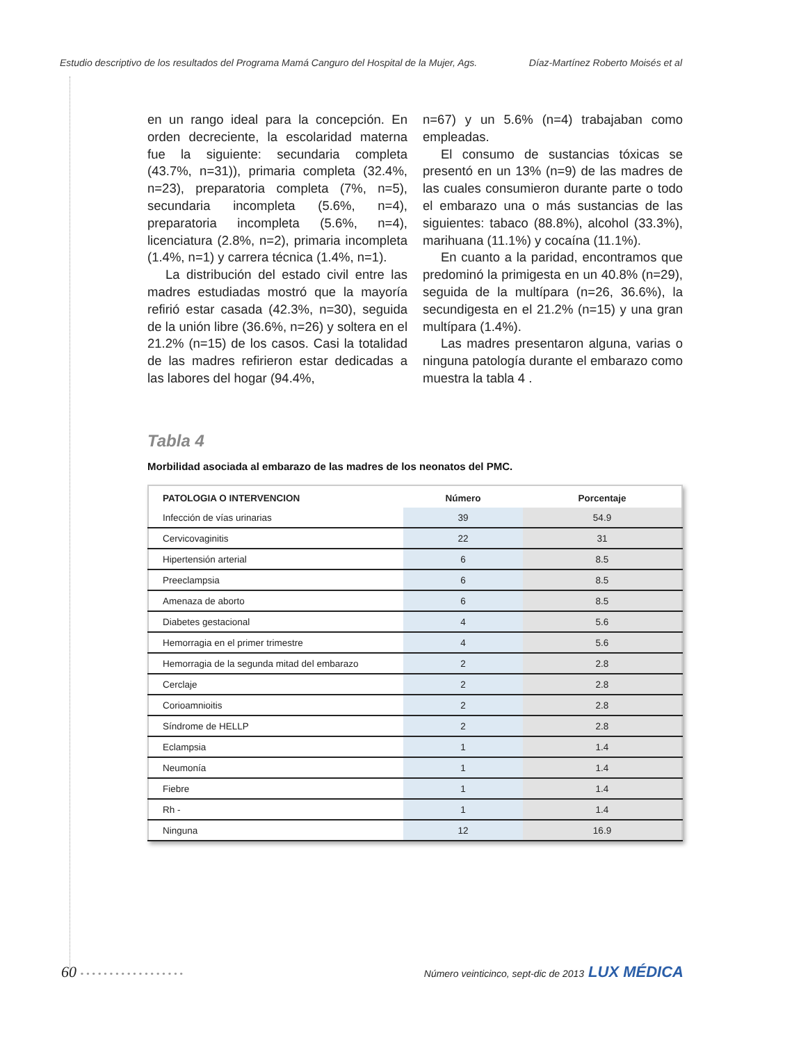Estudio descriptivo de los resultados del Programa Mamá Canguro del Hospital de la Mujer, Ags. Díaz-Martínez Roberto Moisés et al
en un rango ideal para la concepción. En orden decreciente, la escolaridad materna fue la siguiente: secundaria completa (43.7%, n=31)), primaria completa (32.4%, n=23), preparatoria completa (7%, n=5), secundaria incompleta (5.6%, n=4), preparatoria incompleta (5.6%, n=4), licenciatura (2.8%, n=2), primaria incompleta (1.4%, n=1) y carrera técnica (1.4%, n=1).
La distribución del estado civil entre las madres estudiadas mostró que la mayoría refirió estar casada (42.3%, n=30), seguida de la unión libre (36.6%, n=26) y soltera en el 21.2% (n=15) de los casos. Casi la totalidad de las madres refirieron estar dedicadas a las labores del hogar (94.4%,
n=67) y un 5.6% (n=4) trabajaban como empleadas.
El consumo de sustancias tóxicas se presentó en un 13% (n=9) de las madres de las cuales consumieron durante parte o todo el embarazo una o más sustancias de las siguientes: tabaco (88.8%), alcohol (33.3%), marihuana (11.1%) y cocaína (11.1%).
En cuanto a la paridad, encontramos que predominó la primigesta en un 40.8% (n=29), seguida de la multípara (n=26, 36.6%), la secundigesta en el 21.2% (n=15) y una gran multípara (1.4%).
Las madres presentaron alguna, varias o ninguna patología durante el embarazo como muestra la tabla 4 .
Tabla 4
Morbilidad asociada al embarazo de las madres de los neonatos del PMC.
| PATOLOGIA O INTERVENCION | Número | Porcentaje |
| --- | --- | --- |
| Infección de vías urinarias | 39 | 54.9 |
| Cervicovaginitis | 22 | 31 |
| Hipertensión arterial | 6 | 8.5 |
| Preeclampsia | 6 | 8.5 |
| Amenaza de aborto | 6 | 8.5 |
| Diabetes gestacional | 4 | 5.6 |
| Hemorragia en el primer trimestre | 4 | 5.6 |
| Hemorragia de la segunda mitad del embarazo | 2 | 2.8 |
| Cerclaje | 2 | 2.8 |
| Corioamnioitis | 2 | 2.8 |
| Síndrome de HELLP | 2 | 2.8 |
| Eclampsia | 1 | 1.4 |
| Neumonía | 1 | 1.4 |
| Fiebre | 1 | 1.4 |
| Rh - | 1 | 1.4 |
| Ninguna | 12 | 16.9 |
60 • • • • • • • • • • • • • • • • • • Número veinticinco, sept-dic de 2013 LUX MÉDICA